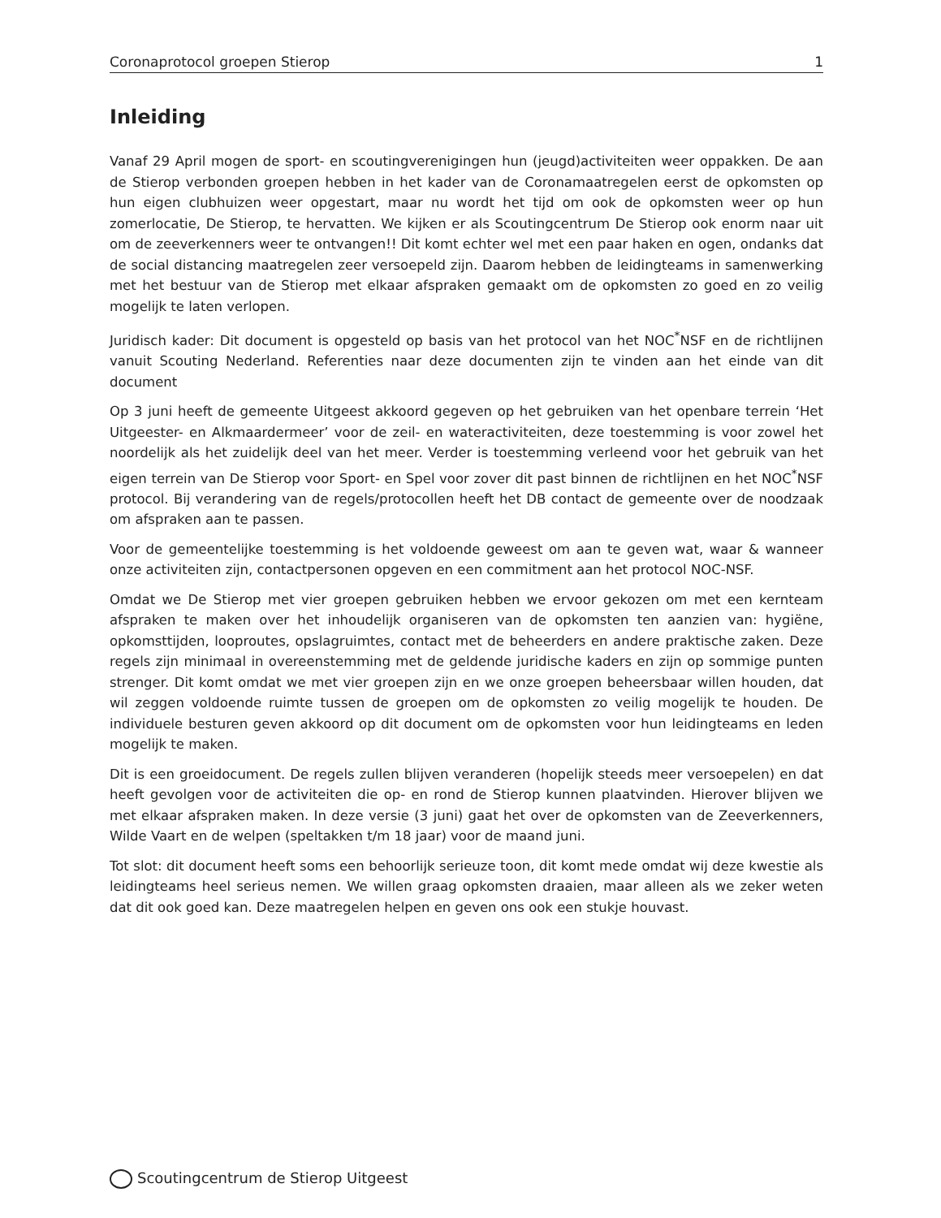Coronaprotocol groepen Stierop 1
Inleiding
Vanaf 29 April mogen de sport- en scoutingverenigingen hun (jeugd)activiteiten weer oppakken. De aan de Stierop verbonden groepen hebben in het kader van de Coronamaatregelen eerst de opkomsten op hun eigen clubhuizen weer opgestart, maar nu wordt het tijd om ook de opkomsten weer op hun zomerlocatie, De Stierop, te hervatten. We kijken er als Scoutingcentrum De Stierop ook enorm naar uit om de zeeverkenners weer te ontvangen!! Dit komt echter wel met een paar haken en ogen, ondanks dat de social distancing maatregelen zeer versoepeld zijn. Daarom hebben de leidingteams in samenwerking met het bestuur van de Stierop met elkaar afspraken gemaakt om de opkomsten zo goed en zo veilig mogelijk te laten verlopen.
Juridisch kader: Dit document is opgesteld op basis van het protocol van het NOC<sup>*</sup>NSF en de richtlijnen vanuit Scouting Nederland. Referenties naar deze documenten zijn te vinden aan het einde van dit document
Op 3 juni heeft de gemeente Uitgeest akkoord gegeven op het gebruiken van het openbare terrein ‘Het Uitgeester- en Alkmaardermeer’ voor de zeil- en wateractiviteiten, deze toestemming is voor zowel het noordelijk als het zuidelijk deel van het meer. Verder is toestemming verleend voor het gebruik van het eigen terrein van De Stierop voor Sport- en Spel voor zover dit past binnen de richtlijnen en het NOC<sup>*</sup>NSF protocol. Bij verandering van de regels/protocollen heeft het DB contact de gemeente over de noodzaak om afspraken aan te passen.
Voor de gemeentelijke toestemming is het voldoende geweest om aan te geven wat, waar & wanneer onze activiteiten zijn, contactpersonen opgeven en een commitment aan het protocol NOC-NSF.
Omdat we De Stierop met vier groepen gebruiken hebben we ervoor gekozen om met een kernteam afspraken te maken over het inhoudelijk organiseren van de opkomsten ten aanzien van: hygiëne, opkomsttijden, looproutes, opslagruimtes, contact met de beheerders en andere praktische zaken. Deze regels zijn minimaal in overeenstemming met de geldende juridische kaders en zijn op sommige punten strenger. Dit komt omdat we met vier groepen zijn en we onze groepen beheersbaar willen houden, dat wil zeggen voldoende ruimte tussen de groepen om de opkomsten zo veilig mogelijk te houden. De individuele besturen geven akkoord op dit document om de opkomsten voor hun leidingteams en leden mogelijk te maken.
Dit is een groeidocument. De regels zullen blijven veranderen (hopelijk steeds meer versoepelen) en dat heeft gevolgen voor de activiteiten die op- en rond de Stierop kunnen plaatvinden. Hierover blijven we met elkaar afspraken maken. In deze versie (3 juni) gaat het over de opkomsten van de Zeeverkenners, Wilde Vaart en de welpen (speltakken t/m 18 jaar) voor de maand juni.
Tot slot: dit document heeft soms een behoorlijk serieuze toon, dit komt mede omdat wij deze kwestie als leidingteams heel serieus nemen. We willen graag opkomsten draaien, maar alleen als we zeker weten dat dit ook goed kan. Deze maatregelen helpen en geven ons ook een stukje houvast.
Scoutingcentrum de Stierop Uitgeest